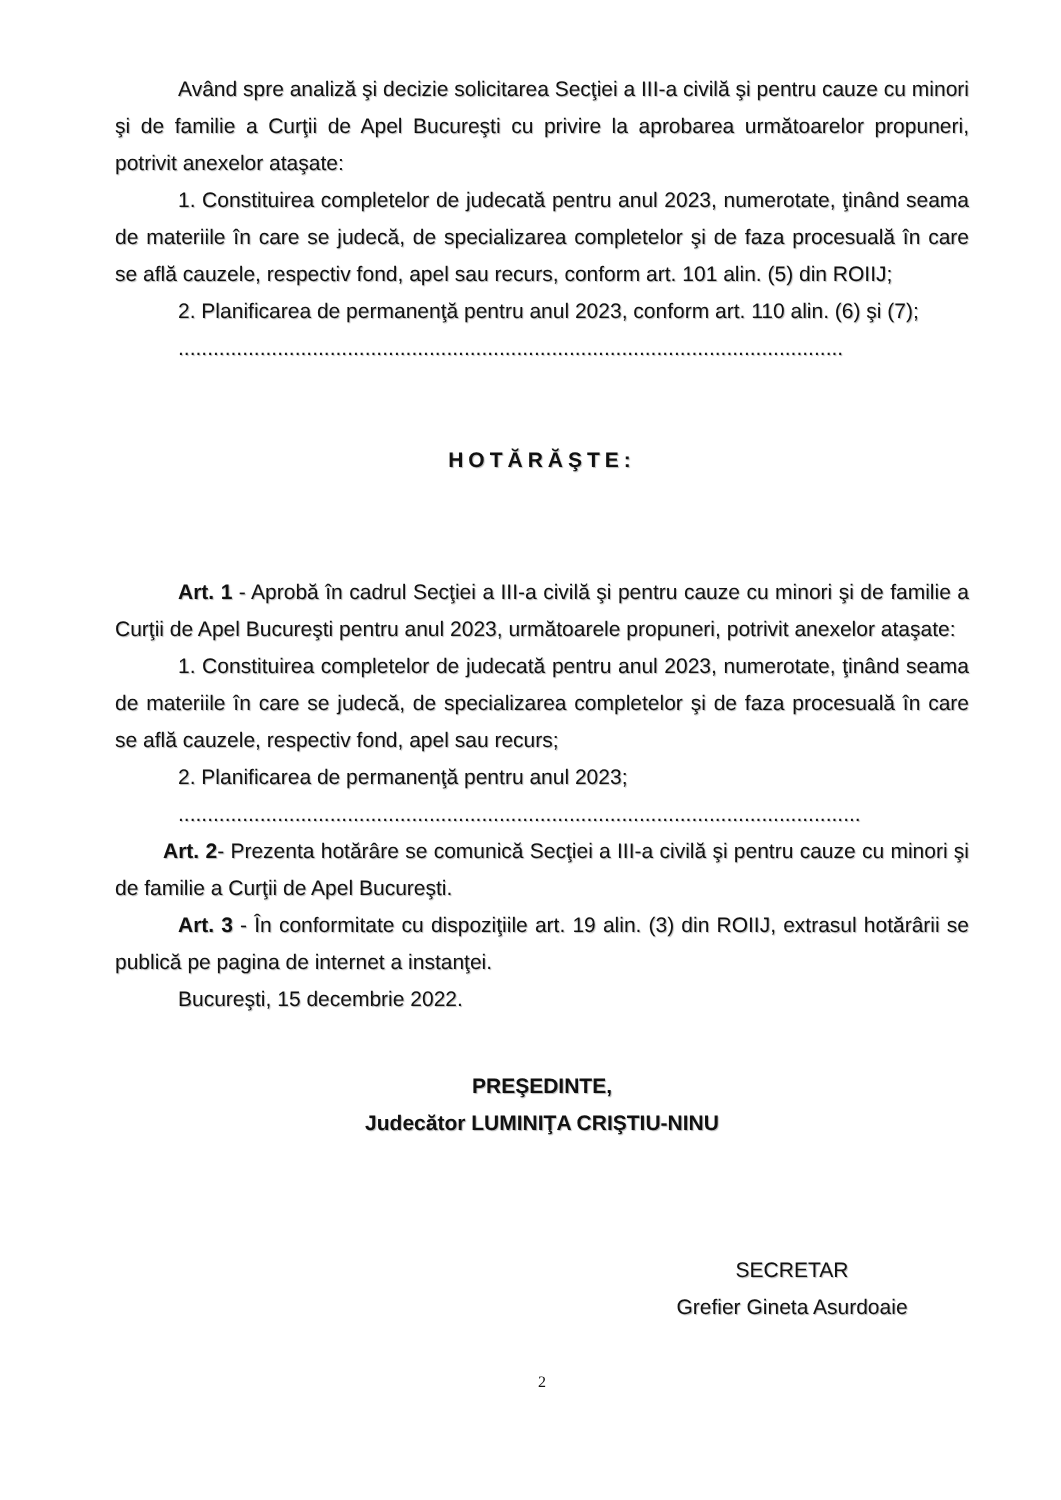Având spre analiză şi decizie solicitarea Secţiei a III-a civilă şi pentru cauze cu minori şi de familie a Curţii de Apel Bucureşti cu privire la aprobarea următoarelor propuneri, potrivit anexelor ataşate:
1. Constituirea completelor de judecată pentru anul 2023, numerotate, ţinând seama de materiile în care se judecă, de specializarea completelor şi de faza procesuală în care se află cauzele, respectiv fond, apel sau recurs, conform art. 101 alin. (5) din ROIIJ;
2. Planificarea de permanenţă pentru anul 2023, conform art. 110 alin. (6) şi (7);
..................................................................................................................
HOTĂRĂŞTE:
Art. 1 - Aprobă în cadrul Secţiei a III-a civilă şi pentru cauze cu minori şi de familie a Curţii de Apel Bucureşti pentru anul 2023, următoarele propuneri, potrivit anexelor ataşate:
1. Constituirea completelor de judecată pentru anul 2023, numerotate, ţinând seama de materiile în care se judecă, de specializarea completelor şi de faza procesuală în care se află cauzele, respectiv fond, apel sau recurs;
2. Planificarea de permanenţă pentru anul 2023;
.....................................................................................................................
Art. 2- Prezenta hotărâre se comunică Secţiei a III-a civilă şi pentru cauze cu minori şi de familie a Curţii de Apel Bucureşti.
Art. 3 - În conformitate cu dispoziţiile art. 19 alin. (3) din ROIIJ, extrasul hotărârii se publică pe pagina de internet a instanţei.
Bucureşti, 15 decembrie 2022.
PREŞEDINTE,
Judecător LUMINIŢA CRIŞTIU-NINU
SECRETAR
Grefier Gineta Asurdoaie
2